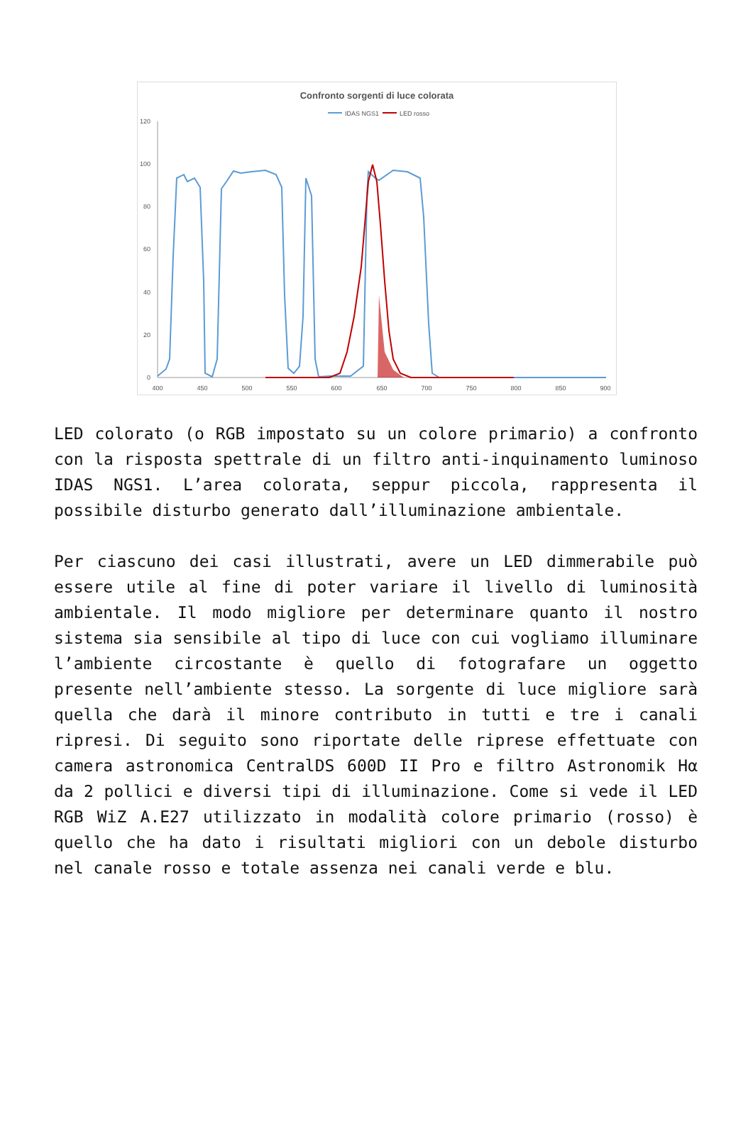Confronto sorgenti di luce colorata
IDAS NGS1
LED rosso
120
100
80
60
40
20
0
400
450
500
550
600
650
700
750
800
850
900
LED colorato (o RGB impostato su un colore primario) a confronto con la risposta spettrale di un filtro anti-inquinamento luminoso IDAS NGS1. L’area colorata, seppur piccola, rappresenta il possibile disturbo generato dall’illuminazione ambientale.
Per ciascuno dei casi illustrati, avere un LED dimmerabile può essere utile al fine di poter variare il livello di luminosità ambientale. Il modo migliore per determinare quanto il nostro sistema sia sensibile al tipo di luce con cui vogliamo illuminare l’ambiente circostante è quello di fotografare un oggetto presente nell’ambiente stesso. La sorgente di luce migliore sarà quella che darà il minore contributo in tutti e tre i canali ripresi. Di seguito sono riportate delle riprese effettuate con camera astronomica CentralDS 600D II Pro e filtro Astronomik Hα da 2 pollici e diversi tipi di illuminazione. Come si vede il LED RGB WiZ A.E27 utilizzato in modalità colore primario (rosso) è quello che ha dato i risultati migliori con un debole disturbo nel canale rosso e totale assenza nei canali verde e blu.